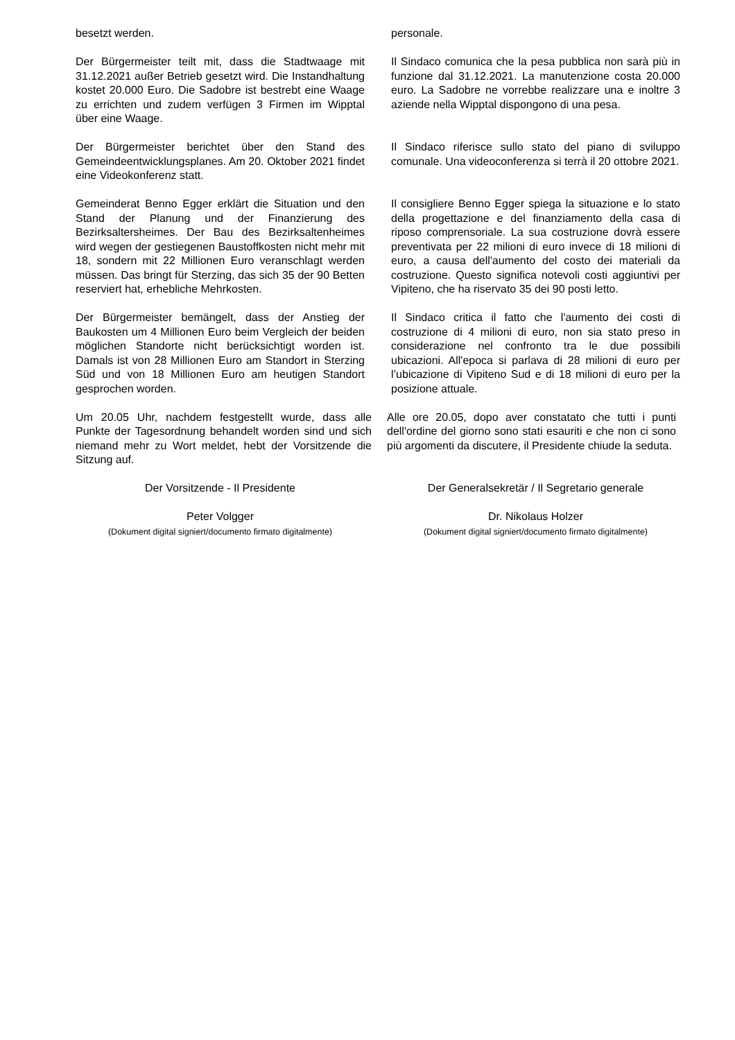besetzt werden. personale.
Der Bürgermeister teilt mit, dass die Stadtwaage mit 31.12.2021 außer Betrieb gesetzt wird. Die Instandhaltung kostet 20.000 Euro. Die Sadobre ist bestrebt eine Waage zu errichten und zudem verfügen 3 Firmen im Wipptal über eine Waage.
Il Sindaco comunica che la pesa pubblica non sarà più in funzione dal 31.12.2021. La manutenzione costa 20.000 euro. La Sadobre ne vorrebbe realizzare una e inoltre 3 aziende nella Wipptal dispongono di una pesa.
Der Bürgermeister berichtet über den Stand des Gemeindeentwicklungsplanes. Am 20. Oktober 2021 findet eine Videokonferenz statt.
Il Sindaco riferisce sullo stato del piano di sviluppo comunale. Una videoconferenza si terrà il 20 ottobre 2021.
Gemeinderat Benno Egger erklärt die Situation und den Stand der Planung und der Finanzierung des Bezirksaltersheimes. Der Bau des Bezirksaltenheimes wird wegen der gestiegenen Baustoffkosten nicht mehr mit 18, sondern mit 22 Millionen Euro veranschlagt werden müssen. Das bringt für Sterzing, das sich 35 der 90 Betten reserviert hat, erhebliche Mehrkosten.
Il consigliere Benno Egger spiega la situazione e lo stato della progettazione e del finanziamento della casa di riposo comprensoriale. La sua costruzione dovrà essere preventivata per 22 milioni di euro invece di 18 milioni di euro, a causa dell'aumento del costo dei materiali da costruzione. Questo significa notevoli costi aggiuntivi per Vipiteno, che ha riservato 35 dei 90 posti letto.
Der Bürgermeister bemängelt, dass der Anstieg der Baukosten um 4 Millionen Euro beim Vergleich der beiden möglichen Standorte nicht berücksichtigt worden ist. Damals ist von 28 Millionen Euro am Standort in Sterzing Süd und von 18 Millionen Euro am heutigen Standort gesprochen worden.
Il Sindaco critica il fatto che l'aumento dei costi di costruzione di 4 milioni di euro, non sia stato preso in considerazione nel confronto tra le due possibili ubicazioni. All'epoca si parlava di 28 milioni di euro per l’ubicazione di Vipiteno Sud e di 18 milioni di euro per la posizione attuale.
Um 20.05 Uhr, nachdem festgestellt wurde, dass alle Punkte der Tagesordnung behandelt worden sind und sich niemand mehr zu Wort meldet, hebt der Vorsitzende die Sitzung auf.
Alle ore 20.05, dopo aver constatato che tutti i punti dell'ordine del giorno sono stati esauriti e che non ci sono più argomenti da discutere, il Presidente chiude la seduta.
Der Vorsitzende - Il Presidente
Peter Volgger
(Dokument digital signiert/documento firmato digitalmente)
Der Generalsekretär / Il Segretario generale
Dr. Nikolaus Holzer
(Dokument digital signiert/documento firmato digitalmente)